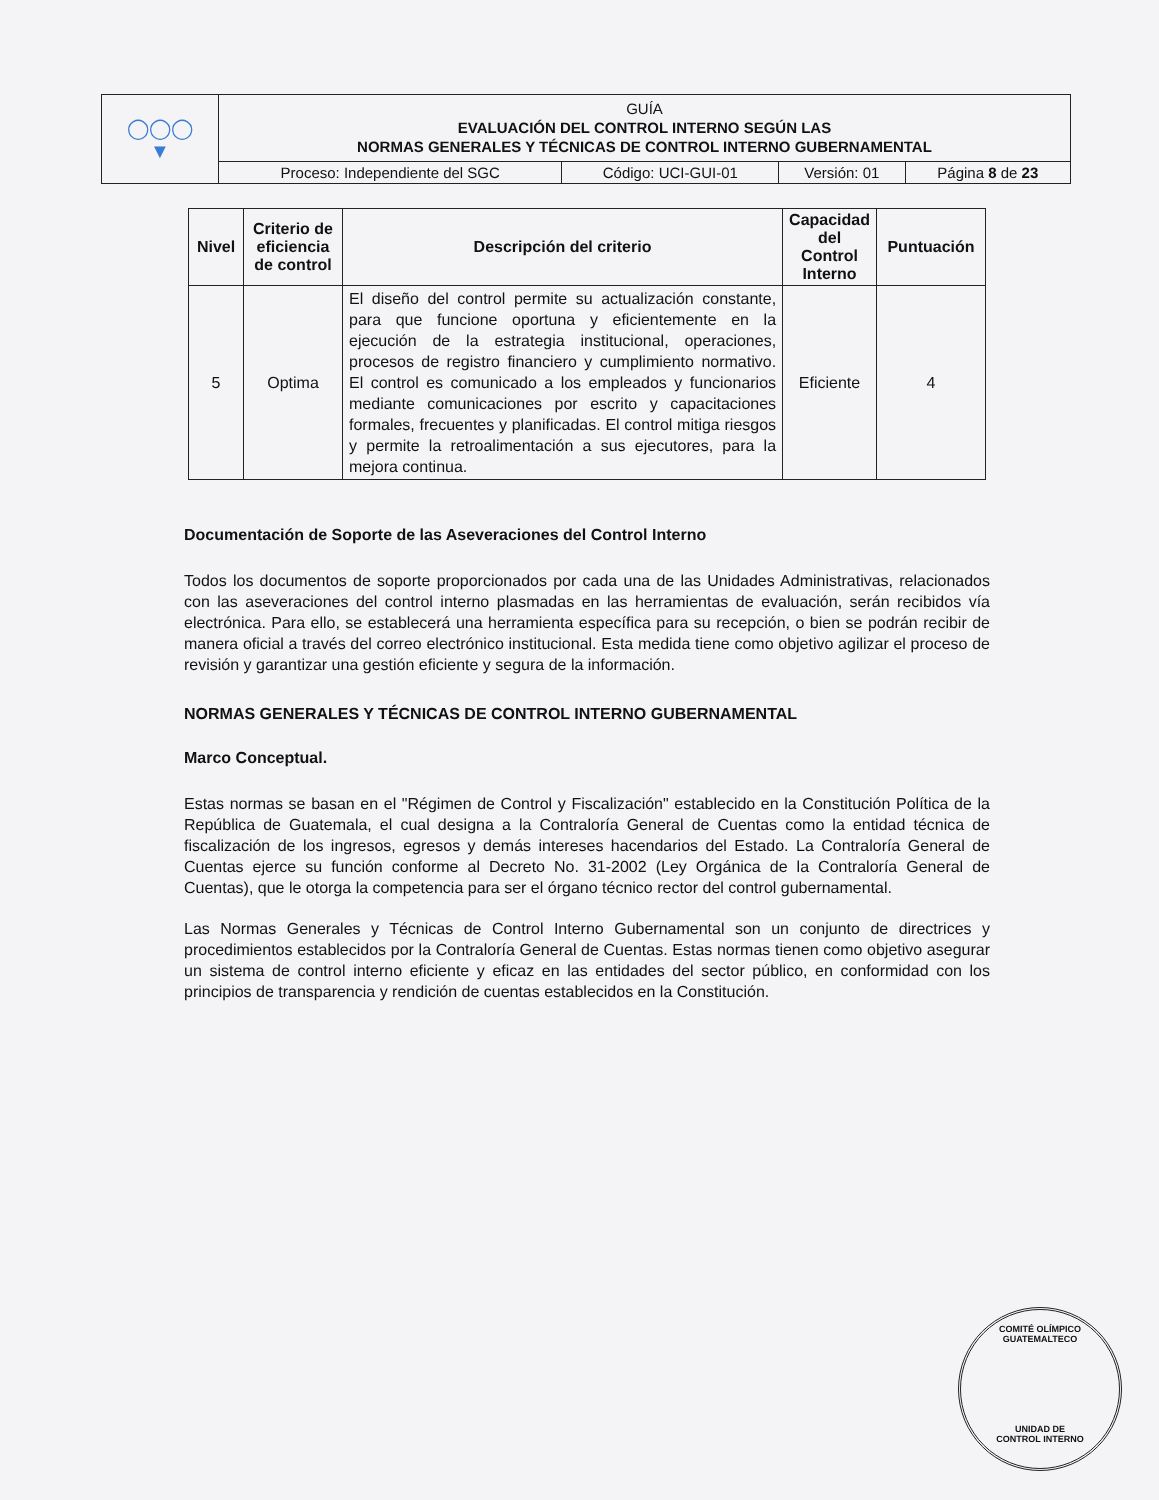| ◯◯◯ ▼ | GUÍA EVALUACIÓN DEL CONTROL INTERNO SEGÚN LAS NORMAS GENERALES Y TÉCNICAS DE CONTROL INTERNO GUBERNAMENTAL | | | |
| | Proceso: Independiente del SGC | Código: UCI-GUI-01 | Versión: 01 | Página 8 de 23 |
| Nivel | Criterio de eficiencia de control | Descripción del criterio | Capacidad del Control Interno | Puntuación |
| --- | --- | --- | --- | --- |
| 5 | Optima | El diseño del control permite su actualización constante, para que funcione oportuna y eficientemente en la ejecución de la estrategia institucional, operaciones, procesos de registro financiero y cumplimiento normativo. El control es comunicado a los empleados y funcionarios mediante comunicaciones por escrito y capacitaciones formales, frecuentes y planificadas. El control mitiga riesgos y permite la retroalimentación a sus ejecutores, para la mejora continua. | Eficiente | 4 |
Documentación de Soporte de las Aseveraciones del Control Interno
Todos los documentos de soporte proporcionados por cada una de las Unidades Administrativas, relacionados con las aseveraciones del control interno plasmadas en las herramientas de evaluación, serán recibidos vía electrónica. Para ello, se establecerá una herramienta específica para su recepción, o bien se podrán recibir de manera oficial a través del correo electrónico institucional. Esta medida tiene como objetivo agilizar el proceso de revisión y garantizar una gestión eficiente y segura de la información.
NORMAS GENERALES Y TÉCNICAS DE CONTROL INTERNO GUBERNAMENTAL
Marco Conceptual.
Estas normas se basan en el "Régimen de Control y Fiscalización" establecido en la Constitución Política de la República de Guatemala, el cual designa a la Contraloría General de Cuentas como la entidad técnica de fiscalización de los ingresos, egresos y demás intereses hacendarios del Estado. La Contraloría General de Cuentas ejerce su función conforme al Decreto No. 31-2002 (Ley Orgánica de la Contraloría General de Cuentas), que le otorga la competencia para ser el órgano técnico rector del control gubernamental.
Las Normas Generales y Técnicas de Control Interno Gubernamental son un conjunto de directrices y procedimientos establecidos por la Contraloría General de Cuentas. Estas normas tienen como objetivo asegurar un sistema de control interno eficiente y eficaz en las entidades del sector público, en conformidad con los principios de transparencia y rendición de cuentas establecidos en la Constitución.
COMITÉ OLÍMPICO GUATEMALTECO
UNIDAD DE
CONTROL INTERNO